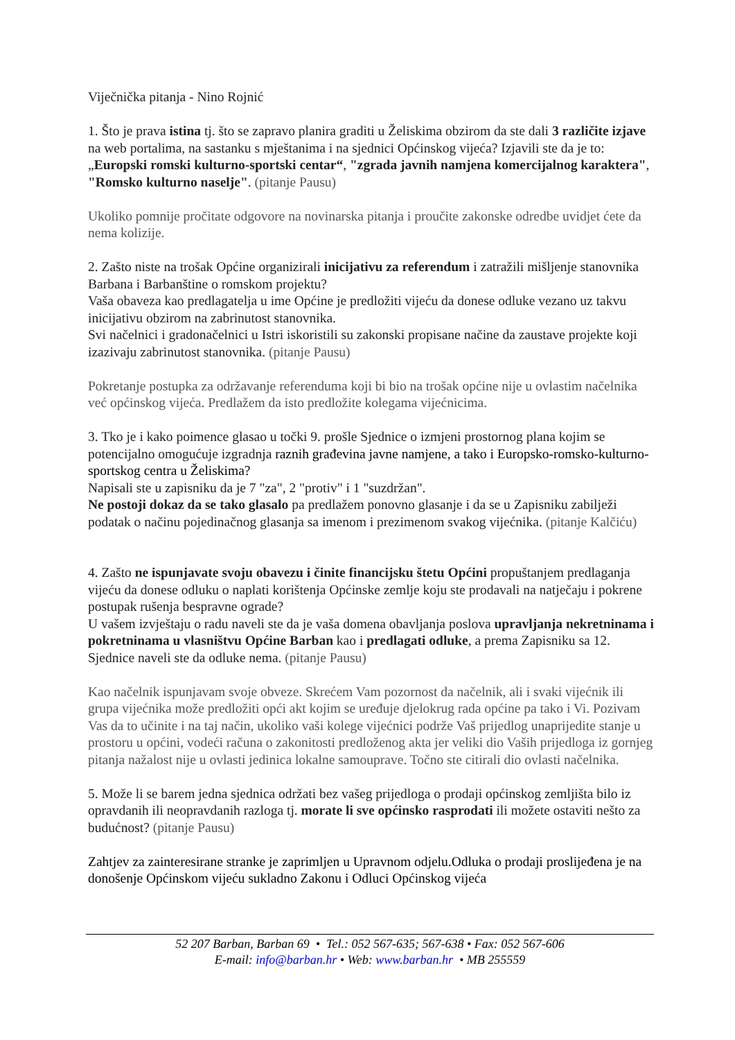Viječnička pitanja - Nino Rojnić
1. Što je prava istina tj. što se zapravo planira graditi u Želiskima obzirom da ste dali 3 različite izjave na web portalima, na sastanku s mještanima i na sjednici Općinskog vijeća? Izjavili ste da je to: „Europski romski kulturno-sportski centar“, "zgrada javnih namjena komercijalnog karaktera", "Romsko kulturno naselje". (pitanje Pausu)
Ukoliko pomnije pročitate odgovore na novinarska pitanja i proučite zakonske odredbe uvidjet ćete da nema kolizije.
2. Zašto niste na trošak Općine organizirali inicijativu za referendum i zatražili mišljenje stanovnika Barbana i Barbanštine o romskom projektu?
Vaša obaveza kao predlagatelja u ime Općine je predložiti vijeću da donese odluke vezano uz takvu inicijativu obzirom na zabrinutost stanovnika.
Svi načelnici i gradonačelnici u Istri iskoristili su zakonski propisane načine da zaustave projekte koji izazivaju zabrinutost stanovnika. (pitanje Pausu)
Pokretanje postupka za održavanje referenduma koji bi bio na trošak općine nije u ovlastim načelnika već općinskog vijeća. Predlažem da isto predložite kolegama vijećnicima.
3. Tko je i kako poimence glasao u točki 9. prošle Sjednice o izmjeni prostornog plana kojim se potencijalno omogućuje izgradnja raznih građevina javne namjene, a tako i Europsko-romsko-kulturno-sportskog centra u Želiskima?
Napisali ste u zapisniku da je 7 "za", 2 "protiv" i 1 "suzdržan".
Ne postoji dokaz da se tako glasalo pa predlažem ponovno glasanje i da se u Zapisniku zabilježi podatak o načinu pojedinačnog glasanja sa imenom i prezimenom svakog vijećnika. (pitanje Kalčiću)
4. Zašto ne ispunjavate svoju obavezu i činite financijsku štetu Općini propuštanjem predlaganja vijeću da donese odluku o naplati korištenja Općinske zemlje koju ste prodavali na natječaju i pokrene postupak rušenja bespravne ograde?
U vašem izvještaju o radu naveli ste da je vaša domena obavljanja poslova upravljanja nekretninama i pokretninama u vlasništvu Općine Barban kao i predlagati odluke, a prema Zapisniku sa 12. Sjednice naveli ste da odluke nema. (pitanje Pausu)
Kao načelnik ispunjavam svoje obveze. Skrećem Vam pozornost da načelnik, ali i svaki vijećnik ili grupa vijećnika može predložiti opći akt kojim se uređuje djelokrug rada općine pa tako i Vi. Pozivam Vas da to učinite i na taj način, ukoliko vaši kolege vijećnici podrže Vaš prijedlog unaprijedite stanje u prostoru u općini, vodeći računa o zakonitosti predloženog akta jer veliki dio Vaših prijedloga iz gornjeg pitanja nažalost nije u ovlasti jedinica lokalne samouprave. Točno ste citirali dio ovlasti načelnika.
5. Može li se barem jedna sjednica održati bez vašeg prijedloga o prodaji općinskog zemljišta bilo iz opravdanih ili neopravdanih razloga tj. morate li sve općinsko rasprodati ili možete ostaviti nešto za budućnost? (pitanje Pausu)
Zahtjev za zainteresirane stranke je zaprimljen u Upravnom odjelu.Odluka o prodaji proslijeđena je na donošenje Općinskom vijeću sukladno Zakonu i Odluci Općinskog vijeća
52 207 Barban, Barban 69 • Tel.: 052 567-635; 567-638 • Fax: 052 567-606
E-mail: info@barban.hr • Web: www.barban.hr • MB 255559